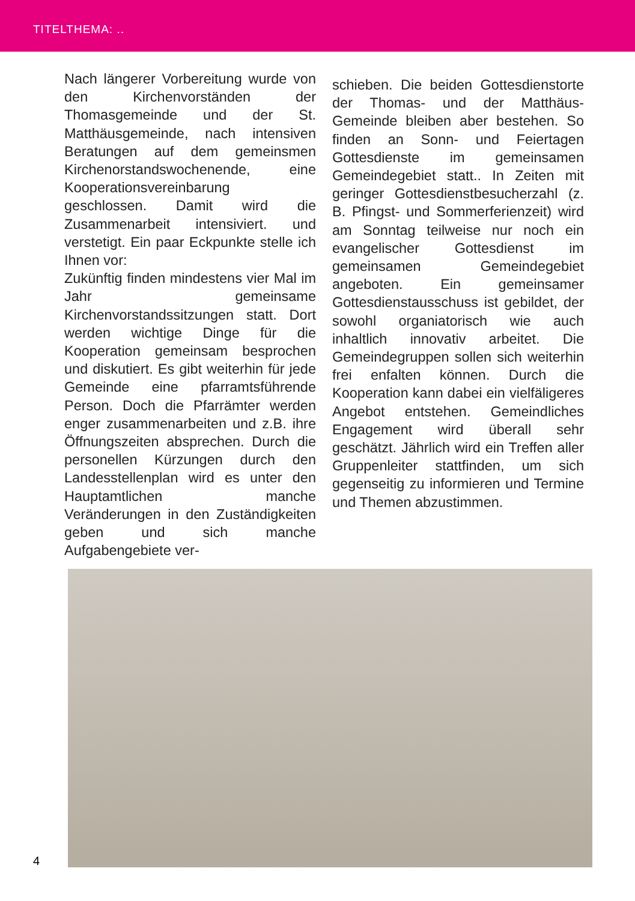TITELTHEMA: ..
Nach längerer Vorbereitung wurde von den Kirchenvorständen der Thomasgemeinde und der St. Matthäusgemeinde, nach intensiven Beratungen auf dem gemeinsmen Kirchenorstandswochenende, eine Kooperationsvereinbarung geschlossen. Damit wird die Zusammenarbeit intensiviert. und verstetigt. Ein paar Eckpunkte stelle ich Ihnen vor:
Zukünftig finden mindestens vier Mal im Jahr gemeinsame Kirchenvorstandssitzungen statt. Dort werden wichtige Dinge für die Kooperation gemeinsam besprochen und diskutiert. Es gibt weiterhin für jede Gemeinde eine pfarramtsführende Person. Doch die Pfarrämter werden enger zusammenarbeiten und z.B. ihre Öffnungszeiten absprechen. Durch die personellen Kürzungen durch den Landesstellenplan wird es unter den Hauptamtlichen manche Veränderungen in den Zuständigkeiten geben und sich manche Aufgabengebiete ver-
schieben. Die beiden Gottesdienstorte der Thomas- und der Matthäus-Gemeinde bleiben aber bestehen. So finden an Sonn- und Feiertagen Gottesdienste im gemeinsamen Gemeindegebiet statt.. In Zeiten mit geringer Gottesdienstbesucherzahl (z. B. Pfingst- und Sommerferienzeit) wird am Sonntag teilweise nur noch ein evangelischer Gottesdienst im gemeinsamen Gemeindegebiet angeboten. Ein gemeinsamer Gottesdienstausschuss ist gebildet, der sowohl organiatorisch wie auch inhaltlich innovativ arbeitet. Die Gemeindegruppen sollen sich weiterhin frei enfalten können. Durch die Kooperation kann dabei ein vielfäligeres Angebot entstehen. Gemeindliches Engagement wird überall sehr geschätzt. Jährlich wird ein Treffen aller Gruppenleiter stattfinden, um sich gegenseitig zu informieren und Termine und Themen abzustimmen.
4